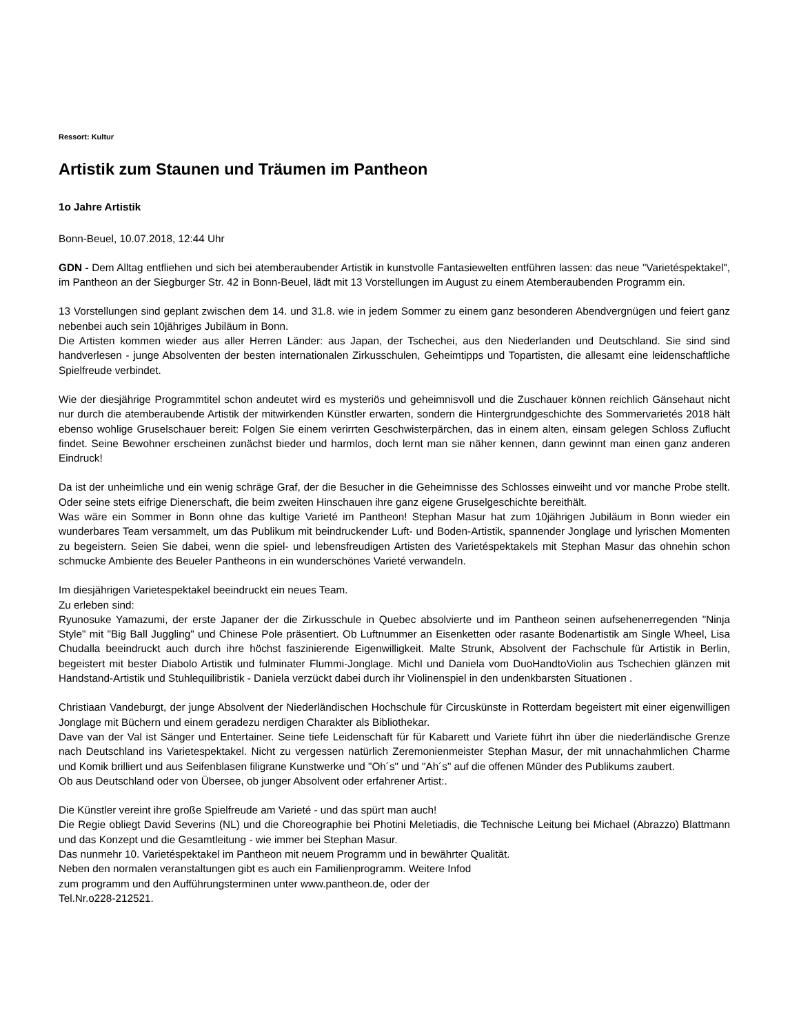Ressort: Kultur
Artistik zum Staunen und Träumen im Pantheon
1o Jahre Artistik
Bonn-Beuel, 10.07.2018, 12:44 Uhr
GDN - Dem Alltag entfliehen und sich bei atemberaubender Artistik in kunstvolle Fantasiewelten entführen lassen: das neue "Varietéspektakel", im Pantheon an der Siegburger Str. 42 in Bonn-Beuel, lädt mit 13 Vorstellungen im August zu einem Atemberaubenden Programm ein.
13 Vorstellungen sind geplant zwischen dem 14. und 31.8. wie in jedem Sommer zu einem ganz besonderen Abendvergnügen und feiert ganz nebenbei auch sein 10jähriges Jubiläum in Bonn.
Die Artisten kommen wieder aus aller Herren Länder: aus Japan, der Tschechei, aus den Niederlanden und Deutschland. Sie sind sind handverlesen - junge Absolventen der besten internationalen Zirkusschulen, Geheimtipps und Topartisten, die allesamt eine leidenschaftliche Spielfreude verbindet.
Wie der diesjährige Programmtitel schon andeutet wird es mysteriös und geheimnisvoll und die Zuschauer können reichlich Gänsehaut nicht nur durch die atemberaubende Artistik der mitwirkenden Künstler erwarten, sondern die Hintergrundgeschichte des Sommervarietés 2018 hält ebenso wohlige Gruselschauer bereit: Folgen Sie einem verirrten Geschwisterpärchen, das in einem alten, einsam gelegen Schloss Zuflucht findet. Seine Bewohner erscheinen zunächst bieder und harmlos, doch lernt man sie näher kennen, dann gewinnt man einen ganz anderen Eindruck!
Da ist der unheimliche und ein wenig schräge Graf, der die Besucher in die Geheimnisse des Schlosses einweiht und vor manche Probe stellt. Oder seine stets eifrige Dienerschaft, die beim zweiten Hinschauen ihre ganz eigene Gruselgeschichte bereithält.
Was wäre ein Sommer in Bonn ohne das kultige Varieté im Pantheon! Stephan Masur hat zum 10jährigen Jubiläum in Bonn wieder ein wunderbares Team versammelt, um das Publikum mit beindruckender Luft- und Boden-Artistik, spannender Jonglage und lyrischen Momenten zu begeistern. Seien Sie dabei, wenn die spiel- und lebensfreudigen Artisten des Varietéspektakels mit Stephan Masur das ohnehin schon schmucke Ambiente des Beueler Pantheons in ein wunderschönes Varieté verwandeln.
Im diesjährigen Varietespektakel beeindruckt ein neues Team.
Zu erleben sind:
Ryunosuke Yamazumi, der erste Japaner der die Zirkusschule in Quebec absolvierte und im Pantheon seinen aufsehenerregenden "Ninja Style" mit "Big Ball Juggling" und Chinese Pole präsentiert. Ob Luftnummer an Eisenketten oder rasante Bodenartistik am Single Wheel, Lisa Chudalla beeindruckt auch durch ihre höchst faszinierende Eigenwilligkeit. Malte Strunk, Absolvent der Fachschule für Artistik in Berlin, begeistert mit bester Diabolo Artistik und fulminater Flummi-Jonglage. Michl und Daniela vom DuoHandtoViolin aus Tschechien glänzen mit Handstand-Artistik und Stuhlequilibristik - Daniela verzückt dabei durch ihr Violinenspiel in den undenkbarsten Situationen .
Christiaan Vandeburgt, der junge Absolvent der Niederländischen Hochschule für Circuskünste in Rotterdam begeistert mit einer eigenwilligen Jonglage mit Büchern und einem geradezu nerdigen Charakter als Bibliothekar.
Dave van der Val ist Sänger und Entertainer. Seine tiefe Leidenschaft für für Kabarett und Variete führt ihn über die niederländische Grenze nach Deutschland ins Varietespektakel. Nicht zu vergessen natürlich Zeremonienmeister Stephan Masur, der mit unnachahmlichen Charme und Komik brilliert und aus Seifenblasen filigrane Kunstwerke und "Oh´s" und "Ah´s" auf die offenen Münder des Publikums zaubert.
Ob aus Deutschland oder von Übersee, ob junger Absolvent oder erfahrener Artist:.
Die Künstler vereint ihre große Spielfreude am Varieté - und das spürt man auch!
Die Regie obliegt David Severins (NL) und die Choreographie bei Photini Meletiadis, die Technische Leitung bei Michael (Abrazzo) Blattmann und das Konzept und die Gesamtleitung - wie immer bei Stephan Masur.
Das nunmehr 10. Varietéspektakel im Pantheon mit neuem Programm und in bewährter Qualität.
Neben den normalen veranstaltungen gibt es auch ein Familienprogramm. Weitere Infod
zum programm und den Aufführungsterminen unter www.pantheon.de, oder der
Tel.Nr.o228-212521.